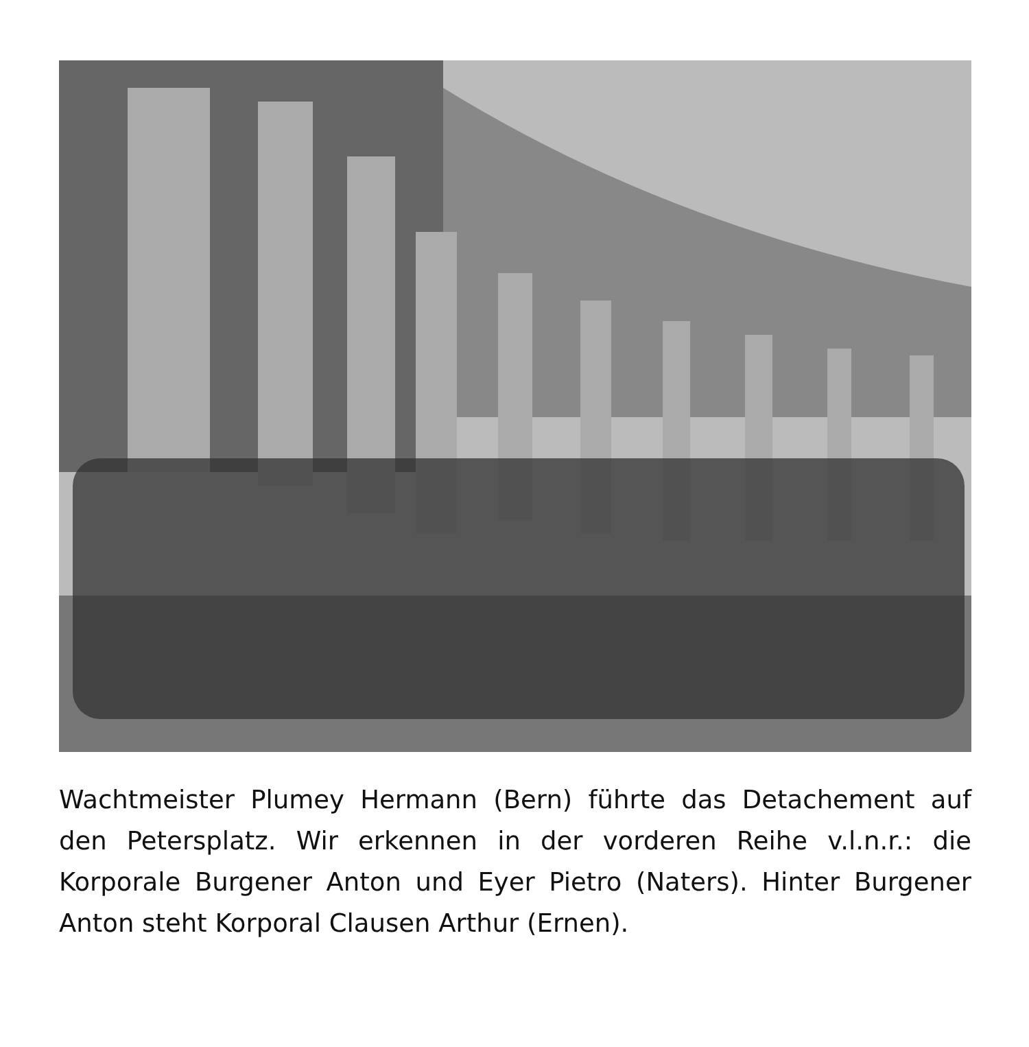Wachtmeister Plumey Hermann (Bern) führte das Detachement auf den Petersplatz. Wir erkennen in der vorderen Reihe v.l.n.r.: die Korporale Burgener Anton und Eyer Pietro (Naters). Hinter Burgener Anton steht Korporal Clausen Arthur (Ernen).